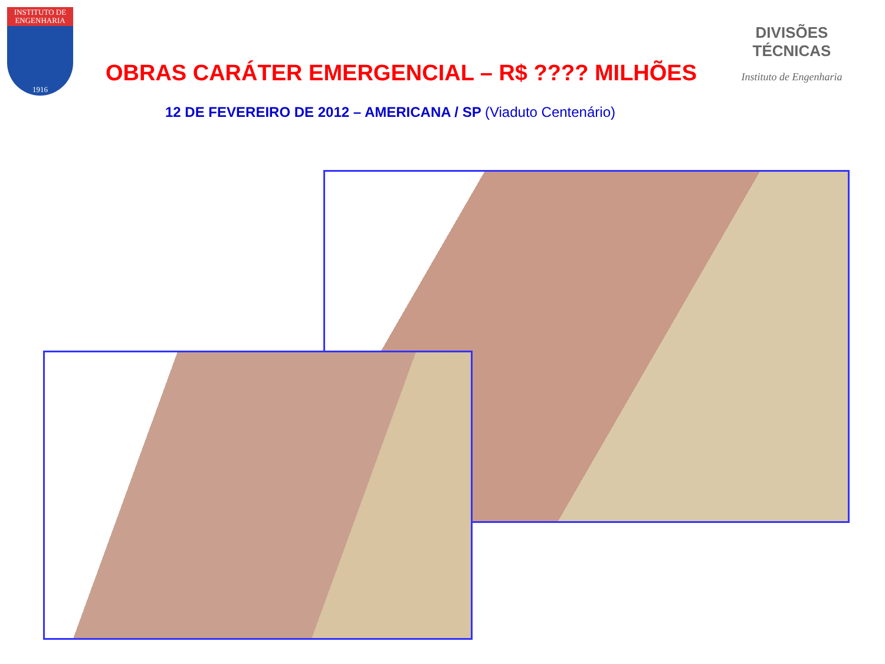INSTITUTO DE ENGENHARIA
1916
DIVISÕES TÉCNICAS
Instituto de Engenharia
OBRAS CARÁTER EMERGENCIAL – R$ ???? MILHÕES
12 DE FEVEREIRO DE 2012 – AMERICANA / SP (Viaduto Centenário)